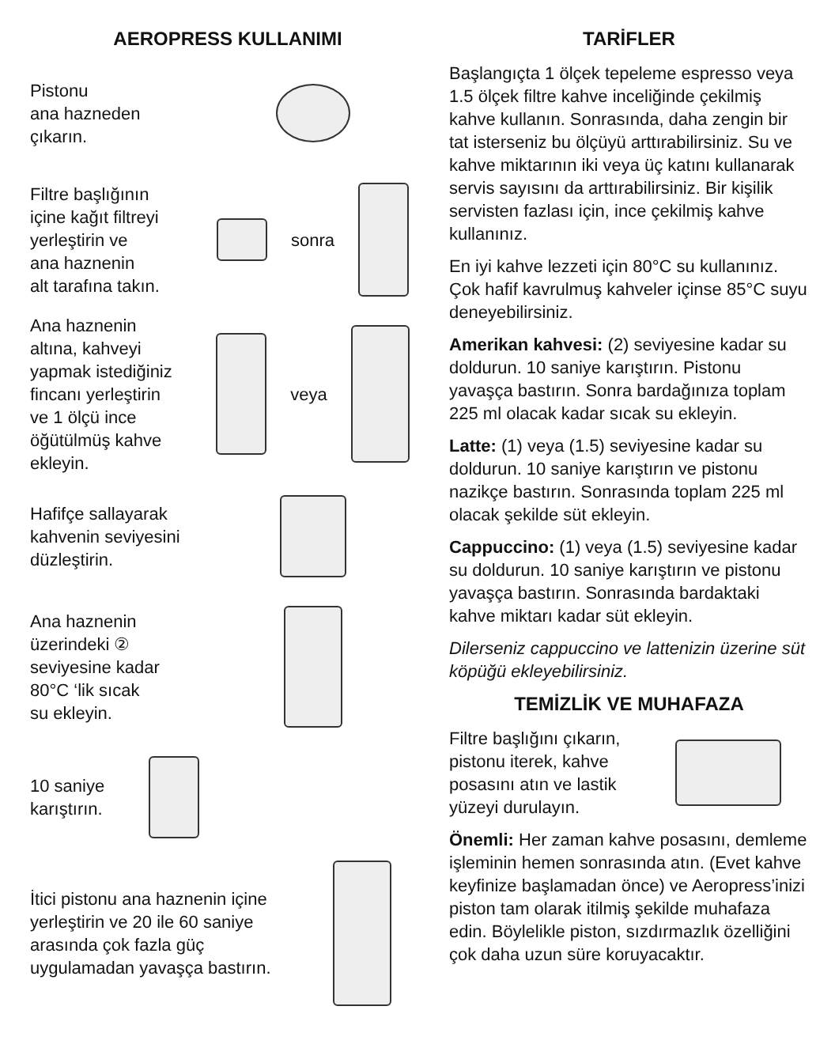AEROPRESS KULLANIMI
Pistonu
ana hazneden
çıkarın.
Filtre başlığının
içine kağıt filtreyi
yerleştirin ve
ana haznenin
alt tarafına takın.
sonra
Ana haznenin
altına, kahveyi
yapmak istediğiniz
fincanı yerleştirin
ve 1 ölçü ince
öğütülmüş kahve
ekleyin.
veya
Hafifçe sallayarak
kahvenin seviyesini
düzleştirin.
Ana haznenin
üzerindeki ②
seviyesine kadar
80°C ‘lik sıcak
su ekleyin.
10 saniye
karıştırın.
İtici pistonu ana haznenin içine yerleştirin ve 20 ile 60 saniye arasında çok fazla güç uygulamadan yavaşça bastırın.
TARİFLER
Başlangıçta 1 ölçek tepeleme espresso veya 1.5 ölçek filtre kahve inceliğinde çekilmiş kahve kullanın. Sonrasında, daha zengin bir tat isterseniz bu ölçüyü arttırabilirsiniz. Su ve kahve miktarının iki veya üç katını kullanarak servis sayısını da arttırabilirsiniz. Bir kişilik servisten fazlası için, ince çekilmiş kahve kullanınız.
En iyi kahve lezzeti için 80°C su kullanınız. Çok hafif kavrulmuş kahveler içinse 85°C suyu deneyebilirsiniz.
Amerikan kahvesi: (2) seviyesine kadar su doldurun. 10 saniye karıştırın. Pistonu yavaşça bastırın. Sonra bardağınıza toplam 225 ml olacak kadar sıcak su ekleyin.
Latte: (1) veya (1.5) seviyesine kadar su doldurun. 10 saniye karıştırın ve pistonu nazikçe bastırın. Sonrasında toplam 225 ml olacak şekilde süt ekleyin.
Cappuccino: (1) veya (1.5) seviyesine kadar su doldurun. 10 saniye karıştırın ve pistonu yavaşça bastırın. Sonrasında bardaktaki kahve miktarı kadar süt ekleyin.
Dilerseniz cappuccino ve lattenizin üzerine süt köpüğü ekleyebilirsiniz.
TEMİZLİK VE MUHAFAZA
Filtre başlığını çıkarın, pistonu iterek, kahve posasını atın ve lastik yüzeyi durulayın.
Önemli: Her zaman kahve posasını, demleme işleminin hemen sonrasında atın. (Evet kahve keyfinize başlamadan önce) ve Aeropress’inizi piston tam olarak itilmiş şekilde muhafaza edin. Böylelikle piston, sızdırmazlık özelliğini çok daha uzun süre koruyacaktır.